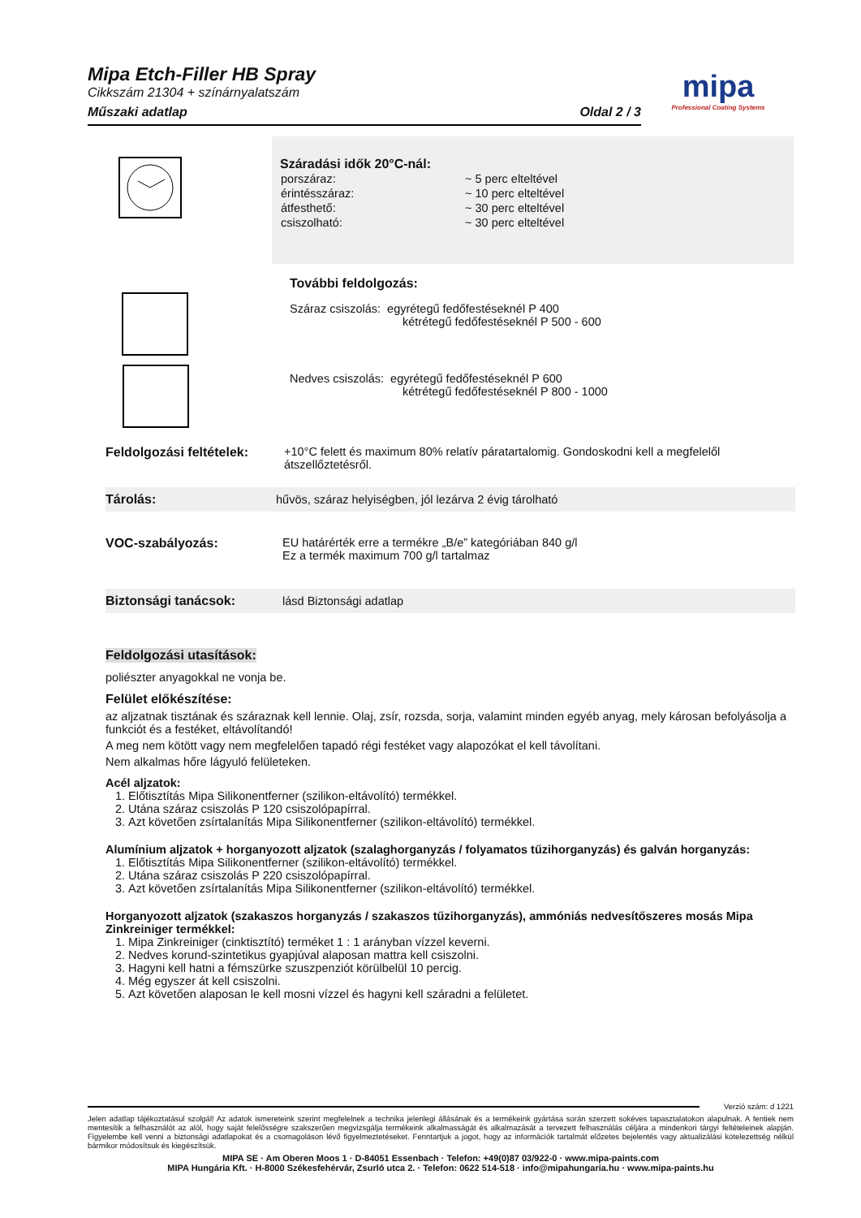Mipa Etch-Filler HB Spray
Cikkszám 21304 + színárnyalatszám
Műszaki adatlap Oldal 2 / 3
mipa
Professional Coating Systems
Száradási idők 20°C-nál:
| porszáraz: | ~ 5 perc elteltével |
| érintésszáraz: | ~ 10 perc elteltével |
| átfesthető: | ~ 30 perc elteltével |
| csiszolható: | ~ 30 perc elteltével |
További feldolgozás:
Száraz csiszolás: egyrétegű fedőfestéseknél P 400
kétrétegű fedőfestéseknél P 500 - 600
Nedves csiszolás: egyrétegű fedőfestéseknél P 600
kétrétegű fedőfestéseknél P 800 - 1000
Feldolgozási feltételek:
+10°C felett és maximum 80% relatív páratartalomig. Gondoskodni kell a megfelelől átszellőztetésről.
Tárolás:
hűvös, száraz helyiségben, jól lezárva 2 évig tárolható
VOC-szabályozás: EU határérték erre a termékre „B/e” kategóriában 840 g/l
Ez a termék maximum 700 g/l tartalmaz
Biztonsági tanácsok: lásd Biztonsági adatlap
Feldolgozási utasítások:
poliészter anyagokkal ne vonja be.
Felület előkészítése:
az aljzatnak tisztának és száraznak kell lennie. Olaj, zsír, rozsda, sorja, valamint minden egyéb anyag, mely károsan befolyásolja a funkciót és a festéket, eltávolítandó!
A meg nem kötött vagy nem megfelelően tapadó régi festéket vagy alapozókat el kell távolítani.
Nem alkalmas hőre lágyuló felületeken.
Acél aljzatok:
1. Előtisztítás Mipa Silikonentferner (szilikon-eltávolító) termékkel.
2. Utána száraz csiszolás P 120 csiszolópapírral.
3. Azt követően zsírtalanítás Mipa Silikonentferner (szilikon-eltávolító) termékkel.
Alumínium aljzatok + horganyozott aljzatok (szalaghorganyzás / folyamatos tűzihorganyzás) és galván horganyzás:
1. Előtisztítás Mipa Silikonentferner (szilikon-eltávolító) termékkel.
2. Utána száraz csiszolás P 220 csiszolópapírral.
3. Azt követően zsírtalanítás Mipa Silikonentferner (szilikon-eltávolító) termékkel.
Horganyozott aljzatok (szakaszos horganyzás / szakaszos tűzihorganyzás), ammóniás nedvesítőszeres mosás Mipa Zinkreiniger termékkel:
1. Mipa Zinkreiniger (cinktisztító) terméket 1 : 1 arányban vízzel keverni.
2. Nedves korund-szintetikus gyapjúval alaposan mattra kell csiszolni.
3. Hagyni kell hatni a fémszürke szuszpenziót körülbelül 10 percig.
4. Még egyszer át kell csiszolni.
5. Azt követően alaposan le kell mosni vízzel és hagyni kell száradni a felületet.
Verzió szám: d 1221
Jelen adatlap tájékoztatásul szolgál! Az adatok ismereteink szerint megfelelnek a technika jelenlegi állásának és a termékeink gyártása során szerzett sokéves tapasztalatokon alapulnak. A fentiek nem mentesítik a felhasználót az alól, hogy saját felelősségre szakszerűen megvizsgálja termékeink alkalmasságát és alkalmazását a tervezett felhasználás céljára a mindenkori tárgyi feltételeinek alapján. Figyelembe kell venni a biztonsági adatlapokat és a csomagoláson lévő figyelmeztetéseket. Fenntartjuk a jogot, hogy az információk tartalmát előzetes bejelentés vagy aktualizálási kötelezettség nélkül bármikor módosítsuk és kiegészítsük.
MIPA SE · Am Oberen Moos 1 · D-84051 Essenbach · Telefon: +49(0)87 03/922-0 · www.mipa-paints.com
MIPA Hungária Kft. · H-8000 Székesfehérvár, Zsurló utca 2. · Telefon: 0622 514-518 · info@mipahungaria.hu · www.mipa-paints.hu